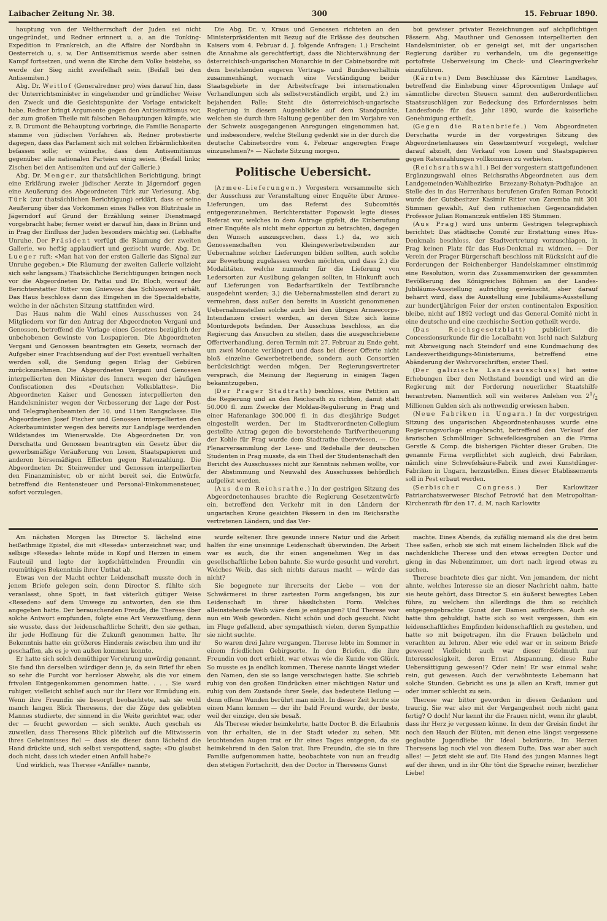Laibacher Zeitung Nr. 38. 300 15. Februar 1890.
hauptung von der Weltherrschaft der Juden sei nicht ungegründet, und Redner erinnert u. a. an die Tonking-Expedition in Frankreich, an die Affaire der Nordbahn in Oesterreich u. s. w. Der Antisemitismus werde aber seinen Kampf fortsetzen, und wenn die Kirche dem Volke beistehe, so werde der Sieg nicht zweifelhaft sein. (Beifall bei den Antisemiten.)
Abg. Dr. Weitlof (Generalredner pro) wies darauf hin, dass der Unterrichtsminister in eingehender und gründlicher Weise den Zweck und die Gesichtspunkte der Vorlage entwickelt habe. Redner bringt Argumente gegen den Antisemitismus vor, der zum großen Theile mit falschen Behauptungen kämpfe, wie z. B. Drumont die Behauptung vorbringe, die Familie Bonaparte stamme von jüdischen Vorfahren ab. Redner protestierte dagegen, dass das Parlament sich mit solchen Erbärmlichkeiten befassen solle; er wünsche, dass dem Antisemitismus gegenüber alle nationalen Parteien einig seien. (Beifall links; Zischen bei den Antisemiten und auf der Gallerie.)
Abg. Dr. Menger, zur thatsächlichen Berichtigung, bringt eine Erklärung zweier jüdischer Aerzte in Jägerndorf gegen eine Aeußerung des Abgeordneten Türk zur Verlesung. Abg. Türk (zur thatsächlichen Berichtigung) erklärt, dass er seine Aeußerung über das Vorkommen eines Falles von Blutrituale in Jägerndorf auf Grund der Erzählung seiner Dienstmagd vorgebracht habe; ferner weist er darauf hin, dass in Brünn und in Prag der Einfluss der Juden besonders mächtig sei. (Lebhafte Unruhe. Der Präsident verfügt die Räumung der zweiten Gallerie, wo heftig applaudiert und gezischt wurde. Abg. Dr. Lueger ruft: «Man hat von der ersten Gallerie das Signal zur Unruhe gegeben.» Die Räumung der zweiten Gallerie vollzieht sich sehr langsam.) Thatsächliche Berichtigungen bringen noch vor die Abgeordneten Dr. Pattai und Dr. Bloch, worauf der Berichterstatter Ritter von Gniewosz das Schlusswort erhält. Das Haus beschloss dann das Eingehen in die Specialdebatte, welche in der nächsten Sitzung stattfinden wird.
Das Haus nahm die Wahl eines Ausschusses von 24 Mitgliedern vor für den Antrag der Abgeordneten Vergani und Genossen, betreffend die Vorlage eines Gesetzes bezüglich der unbehobenen Gewinste von Lospapieren. Die Abgeordneten Vergani und Genossen beantragten ein Gesetz, wornach der Aufgeber einer Frachtsendung auf der Post eventuell verhalten werden soll, die Sendung gegen Erlag der Gebüren zurückzunehmen. Die Abgeordneten Vergani und Genossen interpellierten den Minister des Innern wegen der häufigen Confiscationen des «Deutschen Volksblattes». Die Abgeordneten Kaiser und Genossen interpellierten den Handelsminister wegen der Verbesserung der Lage der Post- und Telegraphenbeamten der 10. und 11ten Rangsclasse. Die Abgeordneten Josef Fischer und Genossen interpellierten den Ackerbauminister wegen des bereits zur Landplage werdenden Wildstandes im Wienerwalde. Die Abgeordneten Dr. von Derschatta und Genossen beantragten ein Gesetz über die gewerbsmäßige Veräußerung von Losen, Staatspapieren und anderen börsemäßigen Effecten gegen Ratenzahlung. Die Abgeordneten Dr. Steinwender und Genossen interpellierten den Finanzminister, ob er nicht bereit sei, die Entwürfe, betreffend die Rentensteuer und Personal-Einkommensteuer, sofort vorzulegen.
Die Abg. Dr. v. Kraus und Genossen richteten an den Ministerpräsidenten mit Bezug auf die Erlässe des deutschen Kaisers vom 4. Februar d. J. folgende Anfragen: 1.) Erscheint die Annahme als gerechtfertigt, dass die Nichterwähnung der österreichisch-ungarischen Monarchie in der Cabinetsordre mit dem bestehenden engeren Vertrags- und Bundesverhältnis zusammenhängt, wornach eine Verständigung beider Staatsgebiete in der Arbeiterfrage bei internationalen Verhandlungen sich als selbstverständlich ergibt, und 2.) im bejahenden Falle: Steht die österreichisch-ungarische Regierung in diesem Augenblicke auf dem Standpunkte, welchen sie durch ihre Haltung gegenüber den im Vorjahre von der Schweiz ausgegangenen Anregungen eingenommen hat, und insbesondere, welche Stellung gedenkt sie in der durch die deutsche Cabinetsordre vom 4. Februar angeregten Frage einzunehmen?» — Nächste Sitzung morgen.
Politische Uebersicht.
(Armee-Lieferungen.) Vorgestern versammelte sich der Ausschuss zur Veranstaltung einer Enquête über Armee-Lieferungen, um das Referat des Subcomités entgegenzunehmen. Berichterstatter Popowski legte dieses Referat vor, welches in dem Antrage gipfelt, die Einberufung einer Enquête als nicht mehr opportun zu betrachten, dagegen den Wunsch auszusprechen, dass 1.) da, wo sich Genossenschaften von Kleingewerbetreibenden zur Uebernahme solcher Lieferungen bilden sollten, auch solche zur Bewerbung zugelassen werden möchten, und dass 2.) die Modalitäten, welche nunmehr für die Lieferung von Ledersorten zur Ausübung gelangen sollten, in Hinkunft auch auf Lieferungen von Bedarfsartikeln der Textilbranche ausgedehnt werden; 3.) die Uebernahmsstellen sind derart zu vermehren, dass außer den bereits in Aussicht genommenen Uebernahmsstellen solche auch bei den übrigen Armeecorps-Intendanzen creiert werden, an deren Sitze sich keine Monturdepots befinden. Der Ausschuss beschloss, an die Regierung das Ansuchen zu stellen, dass die ausgeschriebene Offertverhandlung, deren Termin mit 27. Februar zu Ende geht, um zwei Monate verlängert und dass bei dieser Offerte nicht bloß einzelne Gewerbetreibende, sondern auch Consortien berücksichtigt werden mögen. Der Regierungsvertreter versprach, die Meinung der Regierung in einigen Tagen bekanntzugeben.
(Der Prager Stadtrath) beschloss, eine Petition an die Regierung und an den Reichsrath zu richten, damit statt 50.000 fl. zum Zwecke der Moldau-Regulierung in Prag und einer Hafenanlage 300.000 fl. in das diesjährige Budget eingestellt werden. Der im Stadtverordneten-Collegium gestellte Antrag gegen die bevorstehende Tarifvertheuerung der Kohle für Prag wurde dem Stadtrathe überwiesen. — Die Plenarversammlung der Lese- und Redehalle der deutschen Studenten in Prag musste, da ein Theil der Studentenschaft den Bericht des Ausschusses nicht zur Kenntnis nehmen wollte, vor der Abstimmung und Neuwahl des Ausschusses behördlich aufgelöst werden.
(Aus dem Reichsrathe.) In der gestrigen Sitzung des Abgeordnetenhauses brachte die Regierung Gesetzentwürfe ein, betreffend den Verkehr mit in den Ländern der ungarischen Krone geaichten Fässern in den im Reichsrathe vertretenen Ländern, und das Ver-
bot gewisser privater Bezeichnungen auf aichpflichtigen Fässern. Abg. Mauthner und Genossen interpellierten den Handelsminister, ob er geneigt sei, mit der ungarischen Regierung darüber zu verhandeln, um die gegenseitige portofreie Ueberweisung im Check- und Clearingverkehr einzuführen.
(Kärnten) Dem Beschlusse des Kärntner Landtages, betreffend die Einhebung einer 45procentigen Umlage auf sämmtliche directen Steuern sammt den außerordentlichen Staatszuschlägen zur Bedeckung des Erfordernisses beim Landesfonde für das Jahr 1890, wurde die kaiserliche Genehmigung ertheilt.
(Gegen die Ratenbriefe.) Vom Abgeordneten Derschatta wurde in der vorgestrigen Sitzung des Abgeordnetenhauses ein Gesetzentwurf vorgelegt, welcher darauf abzielt, den Verkauf von Losen und Staatspapieren gegen Ratenzahlungen vollkommen zu verbieten.
(Reichsrathswahl.) Bei der vorgestern stattgefundenen Ergänzungswahl eines Reichsraths-Abgeordneten aus dem Landgemeinden-Wahlbezirke Brzezany-Rohatyn-Podhajce an Stelle des in das Herrenhaus berufenen Grafen Roman Potocki wurde der Gutsbesitzer Kasimir Ritter von Zaremba mit 301 Stimmen gewählt. Auf den ruthenischen Gegencandidaten Professor Julian Romanczuk entfielen 185 Stimmen.
(Aus Prag) wird uns unterm Gestrigen telegraphisch berichtet: Das städtische Comité zur Erstattung eines Hus-Denkmals beschloss, der Stadtvertretung vorzuschlagen, in Prag keinen Platz für das Hus-Denkmal zu widmen. — Der Verein der Prager Bürgerschaft beschloss mit Rücksicht auf die Forderungen der Reichenberger Handelskammer einstimmig eine Resolution, worin das Zusammenwirken der gesammten Bevölkerung des Königreiches Böhmen an der Landes-Jubiläums-Ausstellung aufrichtig gewünscht, aber darauf beharrt wird, dass die Ausstellung eine Jubiläums-Ausstellung zur hundertjährigen Feier der ersten continentalen Exposition bleibe, nicht auf 1892 verlegt und das General-Comité nicht in eine deutsche und eine czechische Section getheilt werde.
(Das Reichsgesetzblatt) publiciert die Concessionsurkunde für die Localbahn von Ischl nach Salzburg mit Abzweigung nach Steindorf und eine Kundmachung des Landesvertheidigungs-Ministeriums, betreffend eine Abänderung der Wehrvorschriften, erster Theil.
(Der galizische Landesausschuss) hat seine Erhebungen über den Nothstand beendigt und wird an die Regierung mit der Forderung neuerlicher Staatshilfe herantreten. Namentlich soll ein weiteres Anlehen von 21/2 Millionen Gulden sich als nothwendig erwiesen haben.
(Neue Fabriken in Ungarn.) In der vorgestrigen Sitzung des ungarischen Abgeordnetenhauses wurde eine Regierungsvorlage eingebracht, betreffend den Verkauf der ärarischen Schmöllniger Schwefelkiesgruben an die Firma Gerstle & Comp. die bisherigen Pächter dieser Gruben. Die genannte Firma verpflichtet sich zugleich, drei Fabriken, nämlich eine Schwefelsäure-Fabrik und zwei Kunstdünger-Fabriken in Ungarn, herzustellen. Eines dieser Etablissements soll in Pest erbaut werden.
(Serbischer Congress.) Der Karlowitzer Patriarchatsverweser Bischof Petrović hat den Metropolitan-Kirchenrath für den 17. d. M. nach Karlowitz
Am nächsten Morgen las Director S. lächelnd eine heißathmige Epistel, die mit «Reseda» unterzeichnet war, und selbige «Reseda» lehnte müde in Kopf und Herzen in einem Fauteuil und legte der kopfschüttelnden Freundin ein reumüthiges Bekenntnis ihrer Unthat ab.
Etwas von der Macht echter Leidenschaft musste doch in jenem Briefe gelegen sein, denn Director S. fühlte sich veranlasst, ohne Spott, in fast väterlich gütiger Weise «Reseden» auf dem Umwege zu antworten, den sie ihm angegeben hatte. Der berauschenden Freude, die Therese über solche Antwort empfunden, folgte eine Art Verzweiflung, denn sie wusste, dass der leidenschaftliche Schritt, den sie gethan, ihr jede Hoffnung für die Zukunft genommen hatte. Ihr Bekenntnis hatte ein größeres Hindernis zwischen ihm und ihr geschaffen, als es je von außen kommen konnte.
Er hatte sich solch demüthiger Verehrung unwürdig genannt. Sie fand ihn derselben würdiger denn je, da sein Brief ihr eben so sehr die Furcht vor herzloser Abwehr, als die vor einem frivolen Entgegenkommen genommen hatte. . . . Sie ward ruhiger, vielleicht schlief auch nur ihr Herz vor Ermüdung ein. Wenn ihre Freundin sie besorgt beobachtete, sah sie wohl manch langen Blick Theresens, der die Züge des geliebten Mannes studierte, der sinnend in die Weite gerichtet war, oder der — feucht geworden — sich senkte. Auch geschah es zuweilen, dass Theresens Blick plötzlich auf die Mitwisserin ihres Geheimnisses fiel — dass sie dieser dann lächelnd die Hand drückte und, sich selbst verspottend, sagte: «Du glaubst doch nicht, dass ich wieder einen Anfall habe?»
Und wirklich, was Therese «Anfälle» nannte,
wurde seltener. Ihre gesunde innere Natur und die Arbeit halfen ihr eine unsinnige Leidenschaft überwinden. Die Arbeit war es auch, die ihr einen angenehmen Weg in das gesellschaftliche Leben bahnte. Sie wurde gesucht und verehrt. Welches Weib, das sich nichts daraus macht — würde das nicht?
Sie begegnete nur ihrerseits der Liebe — von der Schwärmerei in ihrer zartesten Form angefangen, bis zur Leidenschaft in ihrer hässlichsten Form. Welches alleinstehende Weib wäre dem je entgangen? Und Therese war nun ein Weib geworden. Nicht schön und doch gesucht. Nicht im Fluge gefallend, aber sympathisch vielen, deren Sympathie sie nicht suchte.
So waren drei Jahre vergangen. Therese lebte im Sommer in einem friedlichen Gebirgsorte. In den Briefen, die ihre Freundin von dort erhielt, war etwas wie die Kunde von Glück. So musste es ja endlich kommen. Therese nannte längst wieder den Namen, den sie so lange verschwiegen hatte. Sie schrieb ruhig von den großen Eindrücken einer mächtigen Natur und ruhig von dem Zustande ihrer Seele, das bedeutete Heilung — denn offene Wunden berührt man nicht. In dieser Zeit lernte sie einen Mann kennen — der ihr bald Freund wurde, der beste, weil der einzige, den sie besaß.
Als Therese wieder heimkehrte, hatte Doctor B. die Erlaubnis von ihr erhalten, sie in der Stadt wieder zu sehen. Mit leuchtenden Augen trat er ihr eines Tages entgegen, da sie heimkehrend in den Salon trat. Ihre Freundin, die sie in ihre Familie aufgenommen hatte, beobachtete von nun an freudig den stetigen Fortschritt, den der Doctor in Theresens Gunst
machte. Eines Abends, da zufällig niemand als die drei beim Thee saßen, erhob sie sich mit einem lächelnden Blick auf die nachdenkliche Therese und den etwas erregten Doctor und gieng in das Nebenzimmer, um dort nach irgend etwas zu suchen.
Therese beachtete dies gar nicht. Von jemandem, der nicht ahnte, welches Interesse sie an dieser Nachricht nahm, hatte sie heute gehört, dass Director S. ein äußerst bewegtes Leben führe, zu welchem ihn allerdings die ihm so reichlich entgegengebrachte Gunst der Damen auffordere. Auch sie hatte ihm gehuldigt, hatte sich so weit vergessen, ihm ein leidenschaftliches Empfinden leidenschaftlich zu gestehen, und hatte so mit beigetragen, ihn die Frauen belächeln und verachten zu lehren. Aber wie edel war er in seinem Briefe gewesen! Vielleicht auch war dieser Edelmuth nur Interesselosigkeit, deren Ernst Abspannung, diese Ruhe Uebersättigung gewesen!? Oder nein! Er war einmal wahr, rein, gut gewesen. Auch der verwöhnteste Lebemann hat solche Stunden. Gebricht es uns ja allen an Kraft, immer gut oder immer schlecht zu sein.
Therese war bitter geworden in diesen Gedanken und traurig. Sie war also mit der Vergangenheit noch nicht ganz fertig? O doch! Nur kennt ihr die Frauen nicht, wenn ihr glaubt, dass ihr Herz je vergessen könne. In dem der Greisin findet ihr noch den Hauch der Blüten, mit denen eine längst vergessene geglaubte Jugendliebe ihr Ideal bekränzte. Im Herzen Theresens lag noch viel von diesem Dufte. Das war aber auch alles! — Jetzt sieht sie auf. Die Hand des jungen Mannes liegt auf der ihren, und in ihr Ohr tönt die Sprache reiner, herzlicher Liebe!